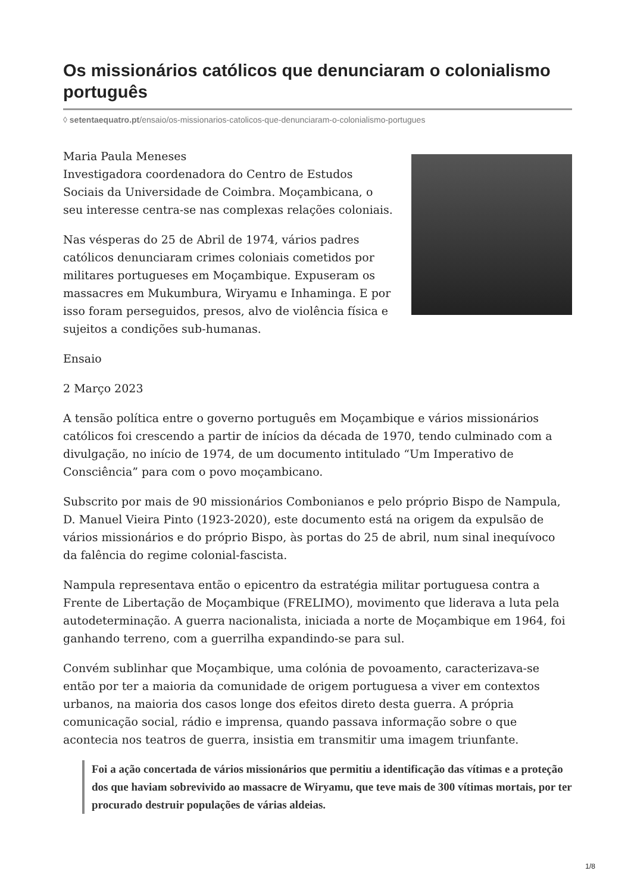Os missionários católicos que denunciaram o colonialismo português
◊ setentaequatro.pt/ensaio/os-missionarios-catolicos-que-denunciaram-o-colonialismo-portugues
Maria Paula Meneses
Investigadora coordenadora do Centro de Estudos Sociais da Universidade de Coimbra. Moçambicana, o seu interesse centra-se nas complexas relações coloniais.
Nas vésperas do 25 de Abril de 1974, vários padres católicos denunciaram crimes coloniais cometidos por militares portugueses em Moçambique. Expuseram os massacres em Mukumbura, Wiryamu e Inhaminga. E por isso foram perseguidos, presos, alvo de violência física e sujeitos a condições sub-humanas.
Ensaio
2 Março 2023
A tensão política entre o governo português em Moçambique e vários missionários católicos foi crescendo a partir de inícios da década de 1970, tendo culminado com a divulgação, no início de 1974, de um documento intitulado “Um Imperativo de Consciência” para com o povo moçambicano.
Subscrito por mais de 90 missionários Combonianos e pelo próprio Bispo de Nampula, D. Manuel Vieira Pinto (1923-2020), este documento está na origem da expulsão de vários missionários e do próprio Bispo, às portas do 25 de abril, num sinal inequívoco da falência do regime colonial-fascista.
Nampula representava então o epicentro da estratégia militar portuguesa contra a Frente de Libertação de Moçambique (FRELIMO), movimento que liderava a luta pela autodeterminação. A guerra nacionalista, iniciada a norte de Moçambique em 1964, foi ganhando terreno, com a guerrilha expandindo-se para sul.
Convém sublinhar que Moçambique, uma colónia de povoamento, caracterizava-se então por ter a maioria da comunidade de origem portuguesa a viver em contextos urbanos, na maioria dos casos longe dos efeitos direto desta guerra. A própria comunicação social, rádio e imprensa, quando passava informação sobre o que acontecia nos teatros de guerra, insistia em transmitir uma imagem triunfante.
Foi a ação concertada de vários missionários que permitiu a identificação das vítimas e a proteção dos que haviam sobrevivido ao massacre de Wiryamu, que teve mais de 300 vítimas mortais, por ter procurado destruir populações de várias aldeias.
1/8